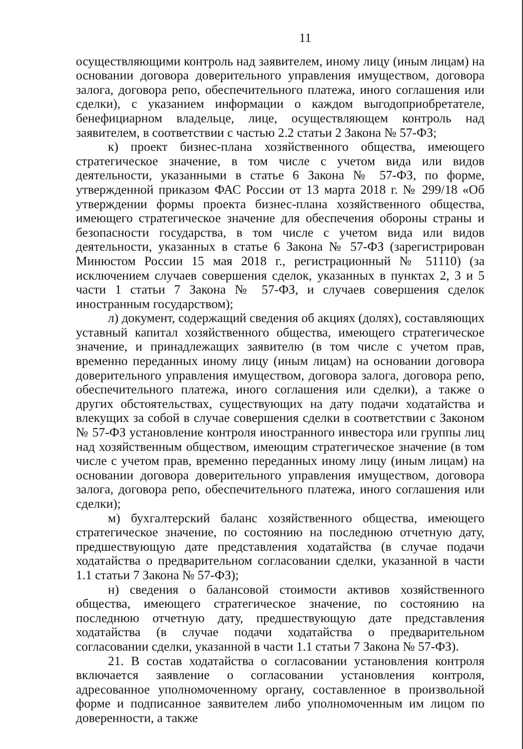11
осуществляющими контроль над заявителем, иному лицу (иным лицам) на основании договора доверительного управления имуществом, договора залога, договора репо, обеспечительного платежа, иного соглашения или сделки), с указанием информации о каждом выгодоприобретателе, бенефициарном владельце, лице, осуществляющем контроль над заявителем, в соответствии с частью 2.2 статьи 2 Закона № 57-ФЗ;
к) проект бизнес-плана хозяйственного общества, имеющего стратегическое значение, в том числе с учетом вида или видов деятельности, указанными в статье 6 Закона № 57-ФЗ, по форме, утвержденной приказом ФАС России от 13 марта 2018 г. № 299/18 «Об утверждении формы проекта бизнес-плана хозяйственного общества, имеющего стратегическое значение для обеспечения обороны страны и безопасности государства, в том числе с учетом вида или видов деятельности, указанных в статье 6 Закона № 57-ФЗ (зарегистрирован Минюстом России 15 мая 2018 г., регистрационный № 51110) (за исключением случаев совершения сделок, указанных в пунктах 2, 3 и 5 части 1 статьи 7 Закона № 57-ФЗ, и случаев совершения сделок иностранным государством);
л) документ, содержащий сведения об акциях (долях), составляющих уставный капитал хозяйственного общества, имеющего стратегическое значение, и принадлежащих заявителю (в том числе с учетом прав, временно переданных иному лицу (иным лицам) на основании договора доверительного управления имуществом, договора залога, договора репо, обеспечительного платежа, иного соглашения или сделки), а также о других обстоятельствах, существующих на дату подачи ходатайства и влекущих за собой в случае совершения сделки в соответствии с Законом № 57-ФЗ установление контроля иностранного инвестора или группы лиц над хозяйственным обществом, имеющим стратегическое значение (в том числе с учетом прав, временно переданных иному лицу (иным лицам) на основании договора доверительного управления имуществом, договора залога, договора репо, обеспечительного платежа, иного соглашения или сделки);
м) бухгалтерский баланс хозяйственного общества, имеющего стратегическое значение, по состоянию на последнюю отчетную дату, предшествующую дате представления ходатайства (в случае подачи ходатайства о предварительном согласовании сделки, указанной в части 1.1 статьи 7 Закона № 57-ФЗ);
н) сведения о балансовой стоимости активов хозяйственного общества, имеющего стратегическое значение, по состоянию на последнюю отчетную дату, предшествующую дате представления ходатайства (в случае подачи ходатайства о предварительном согласовании сделки, указанной в части 1.1 статьи 7 Закона № 57-ФЗ).
21. В состав ходатайства о согласовании установления контроля включается заявление о согласовании установления контроля, адресованное уполномоченному органу, составленное в произвольной форме и подписанное заявителем либо уполномоченным им лицом по доверенности, а также